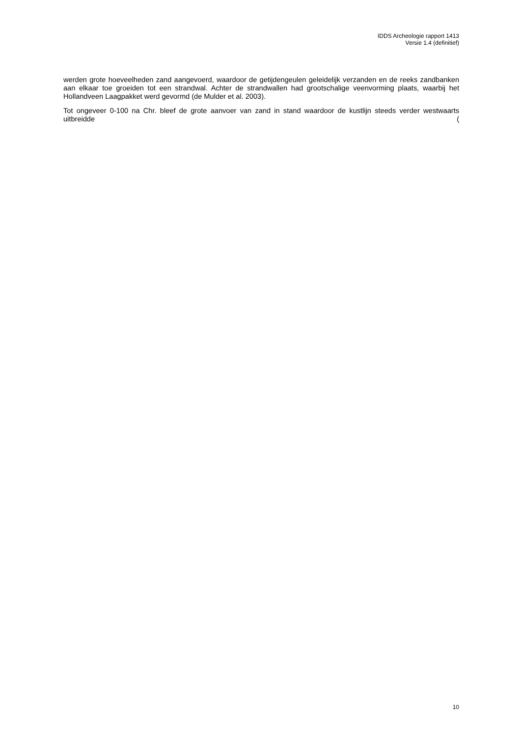IDDS Archeologie rapport 1413
Versie 1.4 (definitief)
werden grote hoeveelheden zand aangevoerd, waardoor de getijdengeulen geleidelijk verzanden en de reeks zandbanken aan elkaar toe groeiden tot een strandwal. Achter de strandwallen had grootschalige veenvorming plaats, waarbij het Hollandveen Laagpakket werd gevormd (de Mulder et al. 2003).
Tot ongeveer 0-100 na Chr. bleef de grote aanvoer van zand in stand waardoor de kustlijn steeds verder westwaarts uitbreidde (
10